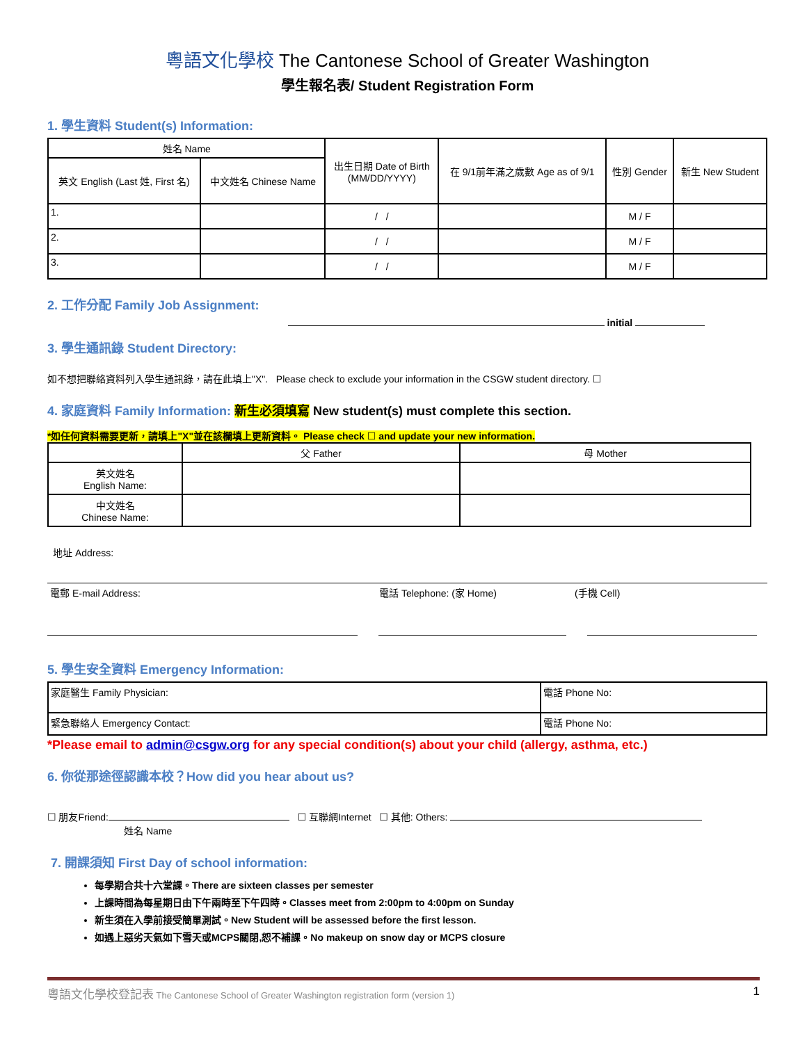粵語文化學校 The Cantonese School of Greater Washington
學生報名表/ Student Registration Form
1. 學生資料 Student(s) Information:
| 姓名 Name | | 出生日期 Date of Birth (MM/DD/YYYY) | 在 9/1前年滿之歲數 Age as of 9/1 | 性別 Gender | 新生 New Student |
| --- | --- | --- | --- | --- | --- |
| 英文 English (Last 姓, First 名) | 中文姓名 Chinese Name | | | | |
| 1. | | / / | | M / F | |
| 2. | | / / | | M / F | |
| 3. | | / / | | M / F | |
2. 工作分配 Family Job Assignment:
initial
3. 學生通訊錄 Student Directory:
如不想把聯絡資料列入學生通訊錄，請在此填上"X". Please check to exclude your information in the CSGW student directory. ☐
4. 家庭資料 Family Information: 新生必須填寫 New student(s) must complete this section.
*如任何資料需要更新，請填上"X"並在該欄填上更新資料。 Please check ☐ and update your new information.
| | 父 Father | 母 Mother |
| 英文姓名 English Name: | | |
| 中文姓名 Chinese Name: | | |
地址 Address:
電郵 E-mail Address: 電話 Telephone: (家 Home) (手機 Cell)
5. 學生安全資料 Emergency Information:
| 家庭醫生 Family Physician: | 電話 Phone No: |
| 緊急聯絡人 Emergency Contact: | 電話 Phone No: |
*Please email to admin@csgw.org for any special condition(s) about your child (allergy, asthma, etc.)
6. 你從那途徑認識本校？How did you hear about us?
☐ 朋友Friend: ☐ 互聯網Internet ☐ 其他: Others:
姓名 Name
7. 開課須知 First Day of school information:
每學期合共十六堂課。There are sixteen classes per semester
上課時間為每星期日由下午兩時至下午四時。Classes meet from 2:00pm to 4:00pm on Sunday
新生須在入學前接受簡單測試。New Student will be assessed before the first lesson.
如遇上惡劣天氣如下雪天或MCPS關閉,恕不補課。No makeup on snow day or MCPS closure
粵語文化學校登記表 The Cantonese School of Greater Washington registration form (version 1) 1